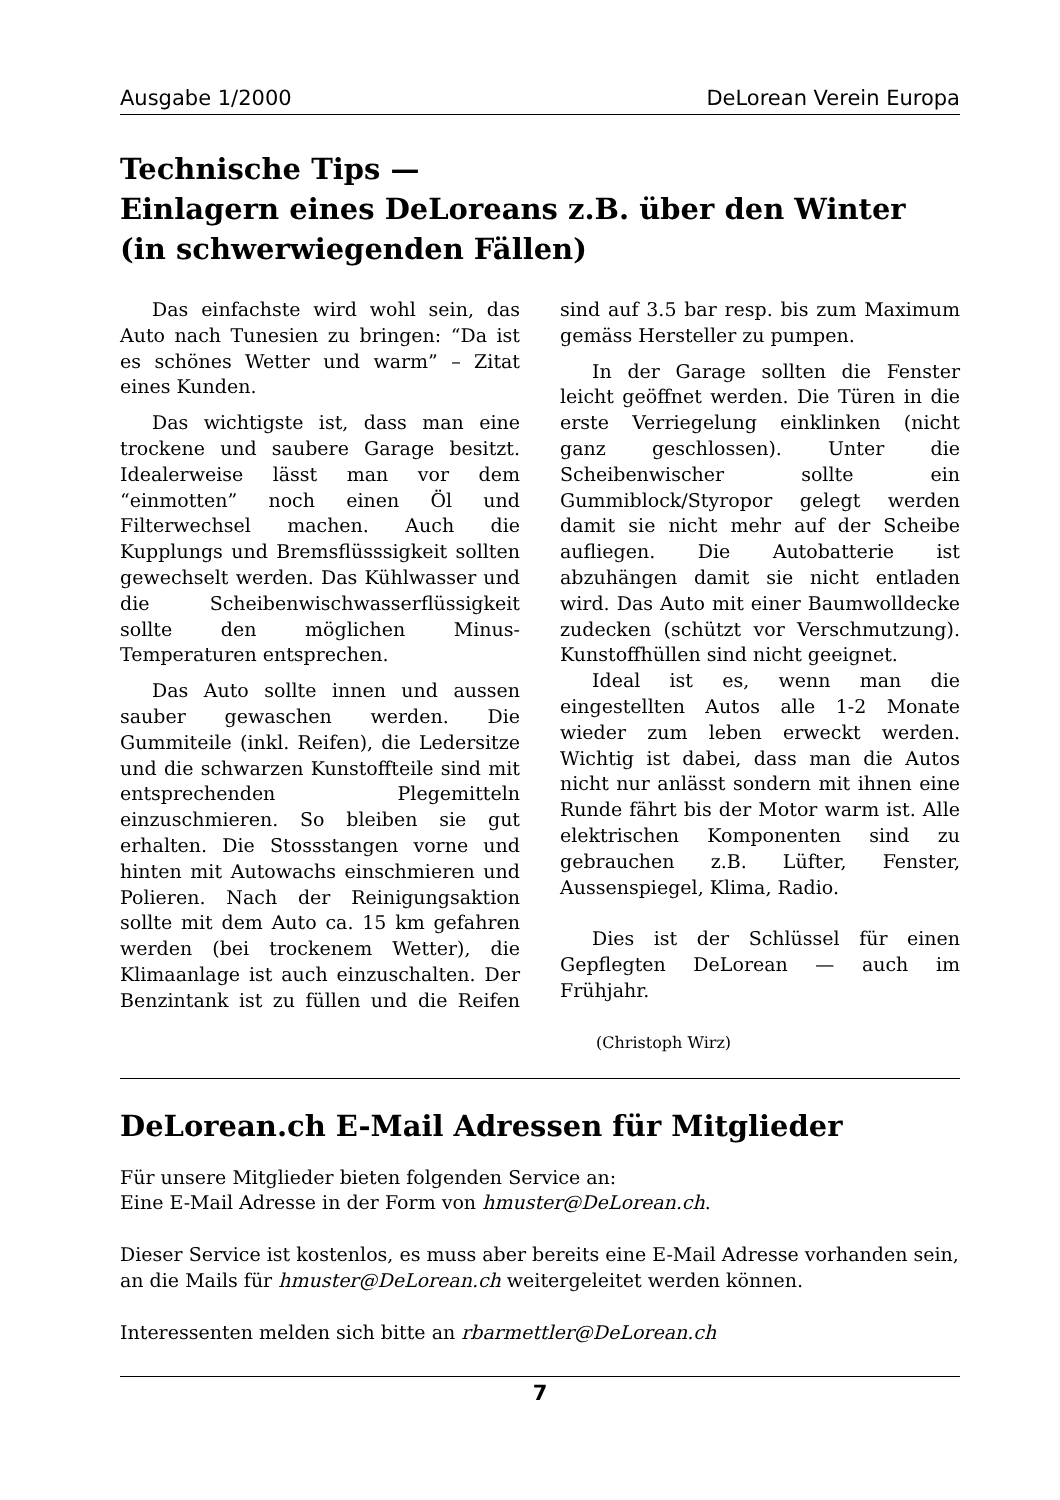Ausgabe 1/2000 DeLorean Verein Europa
Technische Tips —
Einlagern eines DeLoreans z.B. über den Winter
(in schwerwiegenden Fällen)
Das einfachste wird wohl sein, das Auto nach Tunesien zu bringen: “Da ist es schönes Wetter und warm” – Zitat eines Kunden.
Das wichtigste ist, dass man eine trockene und saubere Garage besitzt. Idealerweise lässt man vor dem “einmotten” noch einen Öl und Filterwechsel machen. Auch die Kupplungs und Bremsflüsssigkeit sollten gewechselt werden. Das Kühlwasser und die Scheibenwischwasserflüssigkeit sollte den möglichen Minus- Temperaturen entsprechen.
Das Auto sollte innen und aussen sauber gewaschen werden. Die Gummiteile (inkl. Reifen), die Ledersitze und die schwarzen Kunstoffteile sind mit entsprechenden Plegemitteln einzuschmieren. So bleiben sie gut erhalten. Die Stossstangen vorne und hinten mit Autowachs einschmieren und Polieren. Nach der Reinigungsaktion sollte mit dem Auto ca. 15 km gefahren werden (bei trockenem Wetter), die Klimaanlage ist auch einzuschalten. Der Benzintank ist zu füllen und die Reifen sind auf 3.5 bar resp. bis zum Maximum gemäss Hersteller zu pumpen.
In der Garage sollten die Fenster leicht geöffnet werden. Die Türen in die erste Verriegelung einklinken (nicht ganz geschlossen). Unter die Scheibenwischer sollte ein Gummiblock/Styropor gelegt werden damit sie nicht mehr auf der Scheibe aufliegen. Die Autobatterie ist abzuhängen damit sie nicht entladen wird. Das Auto mit einer Baumwolldecke zudecken (schützt vor Verschmutzung). Kunstoffhüllen sind nicht geeignet.
Ideal ist es, wenn man die eingestellten Autos alle 1-2 Monate wieder zum leben erweckt werden. Wichtig ist dabei, dass man die Autos nicht nur anlässt sondern mit ihnen eine Runde fährt bis der Motor warm ist. Alle elektrischen Komponenten sind zu gebrauchen z.B. Lüfter, Fenster, Aussenspiegel, Klima, Radio.
Dies ist der Schlüssel für einen Gepflegten DeLorean — auch im Frühjahr.
(Christoph Wirz)
DeLorean.ch E-Mail Adressen für Mitglieder
Für unsere Mitglieder bieten folgenden Service an:
Eine E-Mail Adresse in der Form von hmuster@DeLorean.ch.
Dieser Service ist kostenlos, es muss aber bereits eine E-Mail Adresse vorhanden sein, an die Mails für hmuster@DeLorean.ch weitergeleitet werden können.
Interessenten melden sich bitte an rbarmettler@DeLorean.ch
7